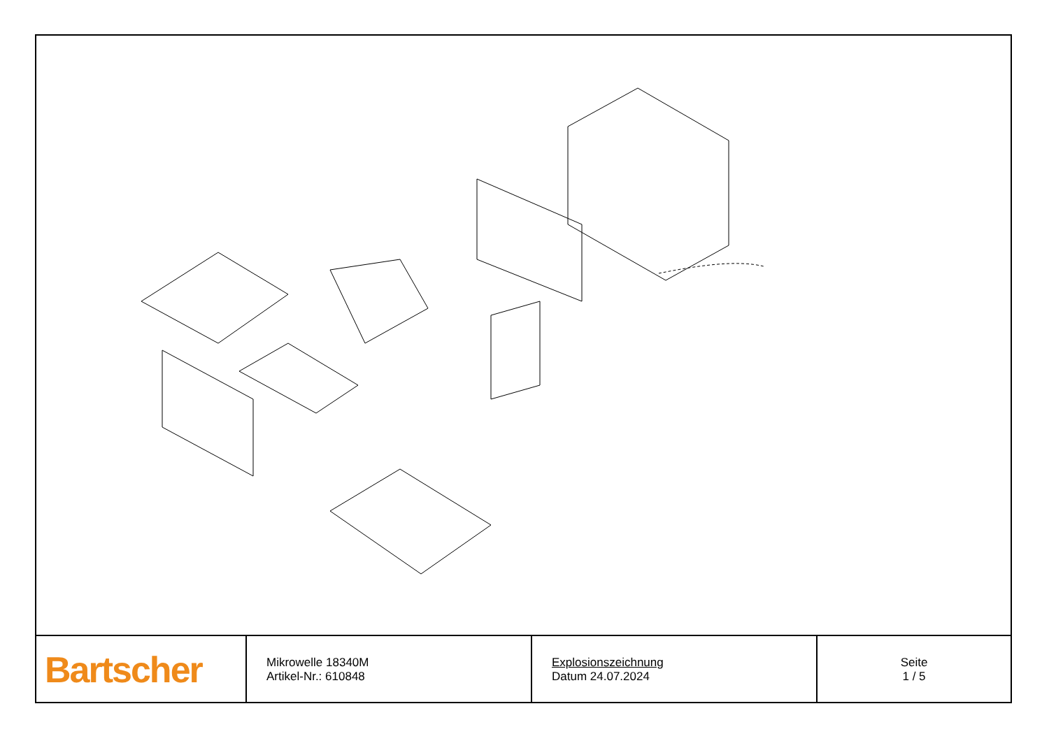| Bartscher | Mikrowelle 18340M Artikel-Nr.: 610848 | Explosionszeichnung Datum 24.07.2024 | Seite 1 / 5 |